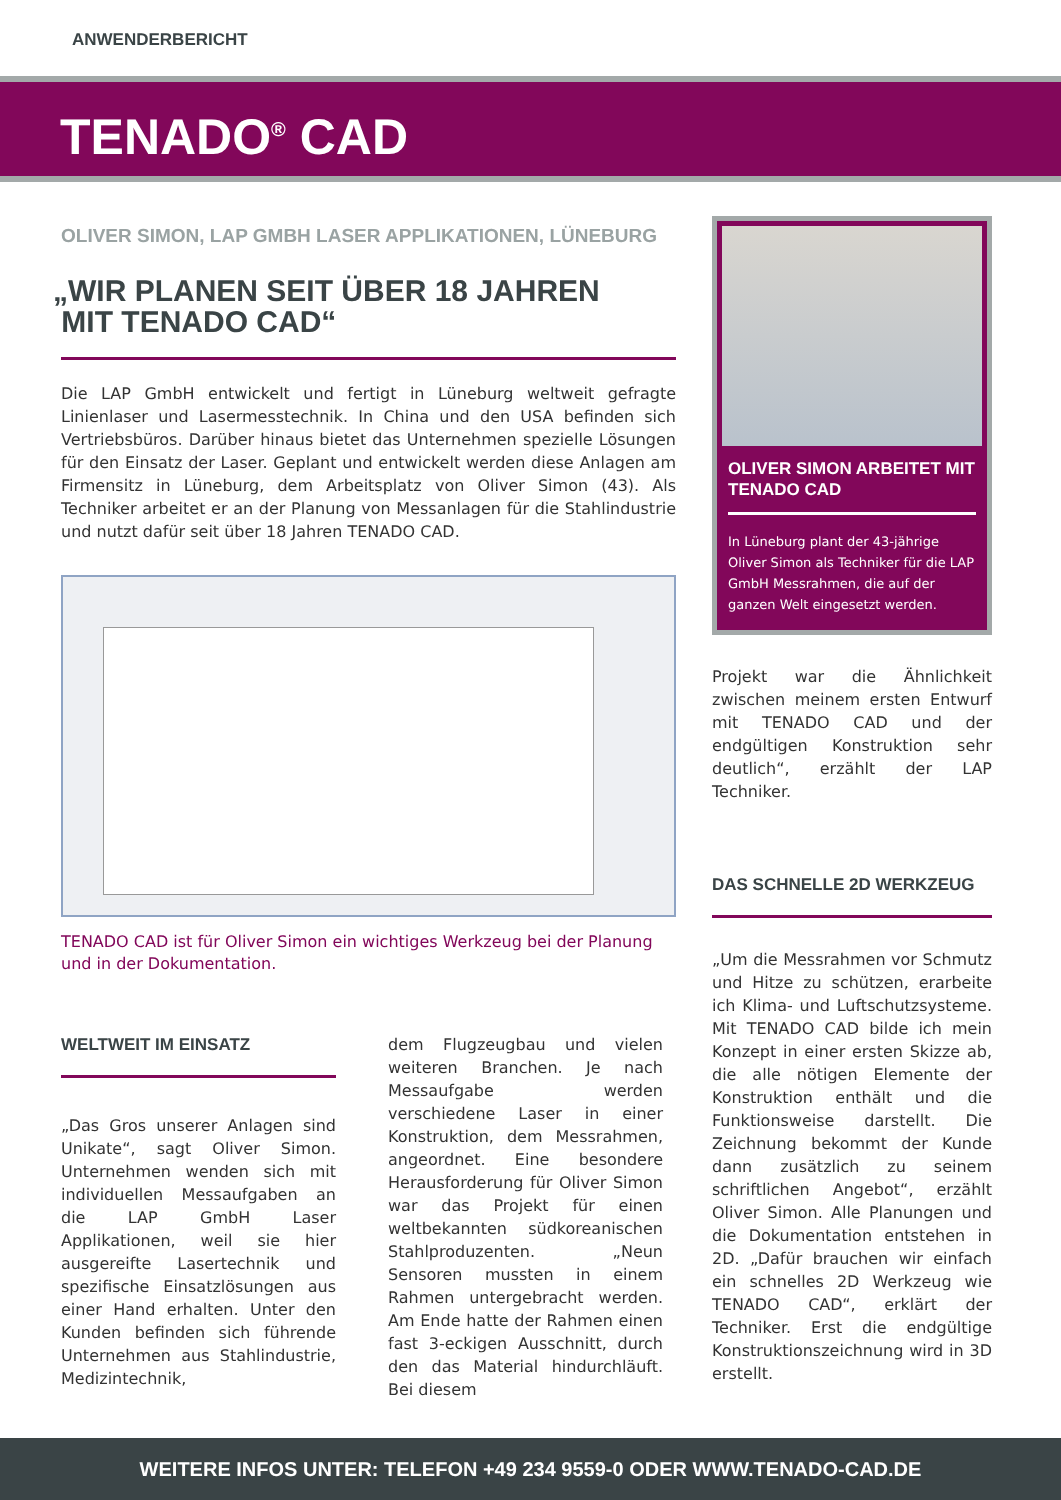ANWENDERBERICHT
TENADO<sup>®</sup> CAD
OLIVER SIMON, LAP GMBH LASER APPLIKATIONEN, LÜNEBURG
„WIR PLANEN SEIT ÜBER 18 JAHREN
MIT TENADO CAD“
Die LAP GmbH entwickelt und fertigt in Lüneburg weltweit gefragte Linienlaser und Lasermesstechnik. In China und den USA befinden sich Vertriebsbüros. Darüber hinaus bietet das Unternehmen spezielle Lösungen für den Einsatz der Laser. Geplant und entwickelt werden diese Anlagen am Firmensitz in Lüneburg, dem Arbeitsplatz von Oliver Simon (43). Als Techniker arbeitet er an der Planung von Messanlagen für die Stahlindustrie und nutzt dafür seit über 18 Jahren TENADO CAD.
TENADO CAD ist für Oliver Simon ein wichtiges Werkzeug bei der Planung und in der Dokumentation.
WELTWEIT IM EINSATZ
„Das Gros unserer Anlagen sind Unikate“, sagt Oliver Simon. Unternehmen wenden sich mit individuellen Messaufgaben an die LAP GmbH Laser Applikationen, weil sie hier ausgereifte Lasertechnik und spezifische Einsatzlösungen aus einer Hand erhalten. Unter den Kunden befinden sich führende Unternehmen aus Stahlindustrie, Medizintechnik,
dem Flugzeugbau und vielen weiteren Branchen. Je nach Messaufgabe werden verschiedene Laser in einer Konstruktion, dem Messrahmen, angeordnet. Eine besondere Herausforderung für Oliver Simon war das Projekt für einen weltbekannten südkoreanischen Stahlproduzenten. „Neun Sensoren mussten in einem Rahmen untergebracht werden. Am Ende hatte der Rahmen einen fast 3-eckigen Ausschnitt, durch den das Material hindurchläuft. Bei diesem
OLIVER SIMON ARBEITET MIT TENADO CAD
In Lüneburg plant der 43-jährige Oliver Simon als Techniker für die LAP GmbH Messrahmen, die auf der ganzen Welt eingesetzt werden.
Projekt war die Ähnlichkeit zwischen meinem ersten Entwurf mit TENADO CAD und der endgültigen Konstruktion sehr deutlich“, erzählt der LAP Techniker.
DAS SCHNELLE 2D WERKZEUG
„Um die Messrahmen vor Schmutz und Hitze zu schützen, erarbeite ich Klima- und Luftschutzsysteme. Mit TENADO CAD bilde ich mein Konzept in einer ersten Skizze ab, die alle nötigen Elemente der Konstruktion enthält und die Funktionsweise darstellt. Die Zeichnung bekommt der Kunde dann zusätzlich zu seinem schriftlichen Angebot“, erzählt Oliver Simon. Alle Planungen und die Dokumentation entstehen in 2D. „Dafür brauchen wir einfach ein schnelles 2D Werkzeug wie TENADO CAD“, erklärt der Techniker. Erst die endgültige Konstruktionszeichnung wird in 3D erstellt.
WEITERE INFOS UNTER: TELEFON +49 234 9559-0 ODER WWW.TENADO-CAD.DE